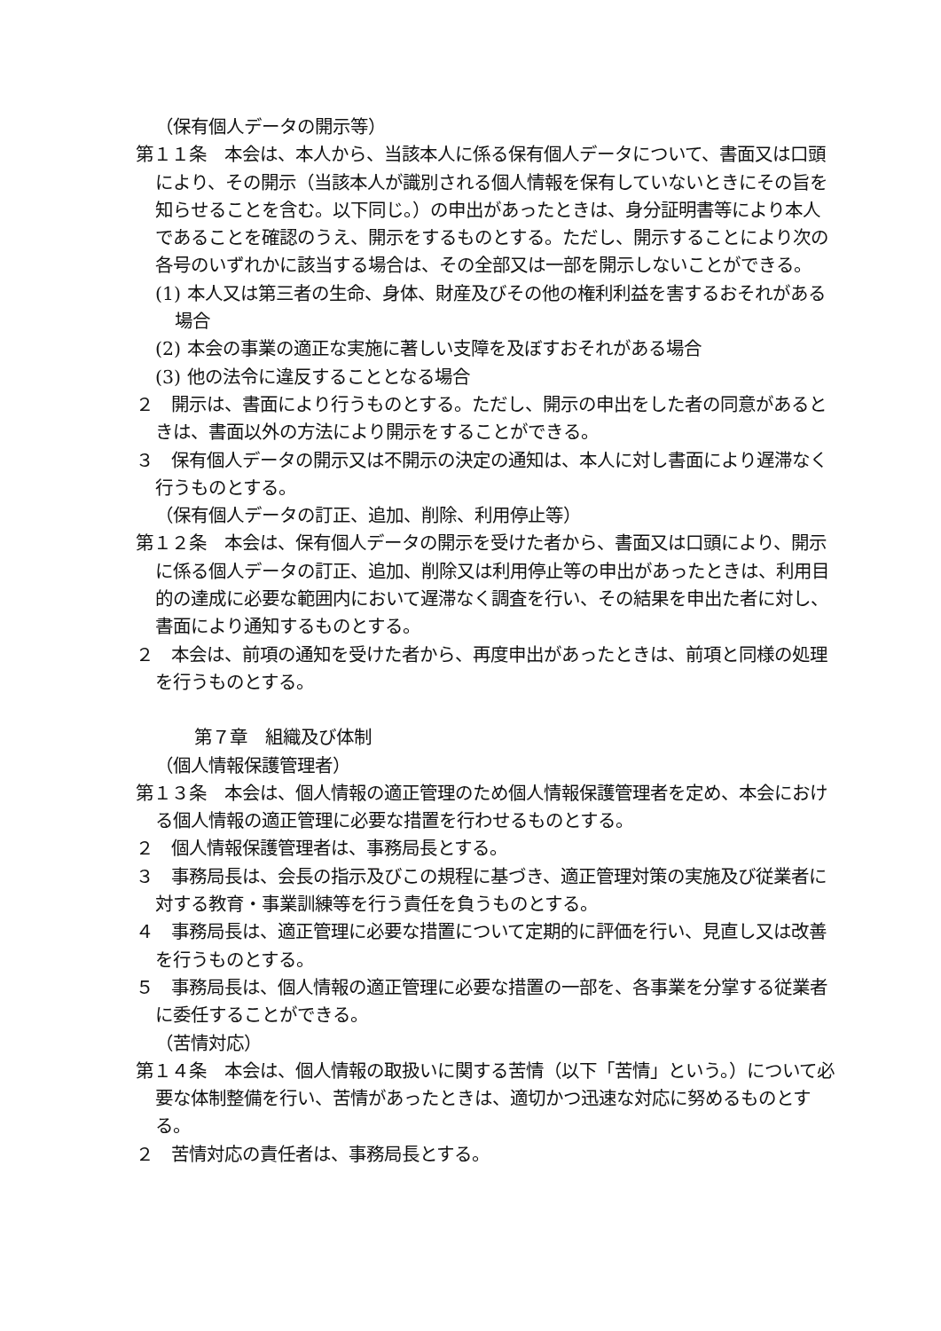（保有個人データの開示等）
第１１条　本会は、本人から、当該本人に係る保有個人データについて、書面又は口頭により、その開示（当該本人が識別される個人情報を保有していないときにその旨を知らせることを含む。以下同じ。）の申出があったときは、身分証明書等により本人であることを確認のうえ、開示をするものとする。ただし、開示することにより次の各号のいずれかに該当する場合は、その全部又は一部を開示しないことができる。
(1) 本人又は第三者の生命、身体、財産及びその他の権利利益を害するおそれがある場合
(2) 本会の事業の適正な実施に著しい支障を及ぼすおそれがある場合
(3) 他の法令に違反することとなる場合
２　開示は、書面により行うものとする。ただし、開示の申出をした者の同意があるときは、書面以外の方法により開示をすることができる。
３　保有個人データの開示又は不開示の決定の通知は、本人に対し書面により遅滞なく行うものとする。
（保有個人データの訂正、追加、削除、利用停止等）
第１２条　本会は、保有個人データの開示を受けた者から、書面又は口頭により、開示に係る個人データの訂正、追加、削除又は利用停止等の申出があったときは、利用目的の達成に必要な範囲内において遅滞なく調査を行い、その結果を申出た者に対し、書面により通知するものとする。
２　本会は、前項の通知を受けた者から、再度申出があったときは、前項と同様の処理を行うものとする。
第７章　組織及び体制
（個人情報保護管理者）
第１３条　本会は、個人情報の適正管理のため個人情報保護管理者を定め、本会における個人情報の適正管理に必要な措置を行わせるものとする。
２　個人情報保護管理者は、事務局長とする。
３　事務局長は、会長の指示及びこの規程に基づき、適正管理対策の実施及び従業者に対する教育・事業訓練等を行う責任を負うものとする。
４　事務局長は、適正管理に必要な措置について定期的に評価を行い、見直し又は改善を行うものとする。
５　事務局長は、個人情報の適正管理に必要な措置の一部を、各事業を分掌する従業者に委任することができる。
（苦情対応）
第１４条　本会は、個人情報の取扱いに関する苦情（以下「苦情」という。）について必要な体制整備を行い、苦情があったときは、適切かつ迅速な対応に努めるものとする。
２　苦情対応の責任者は、事務局長とする。